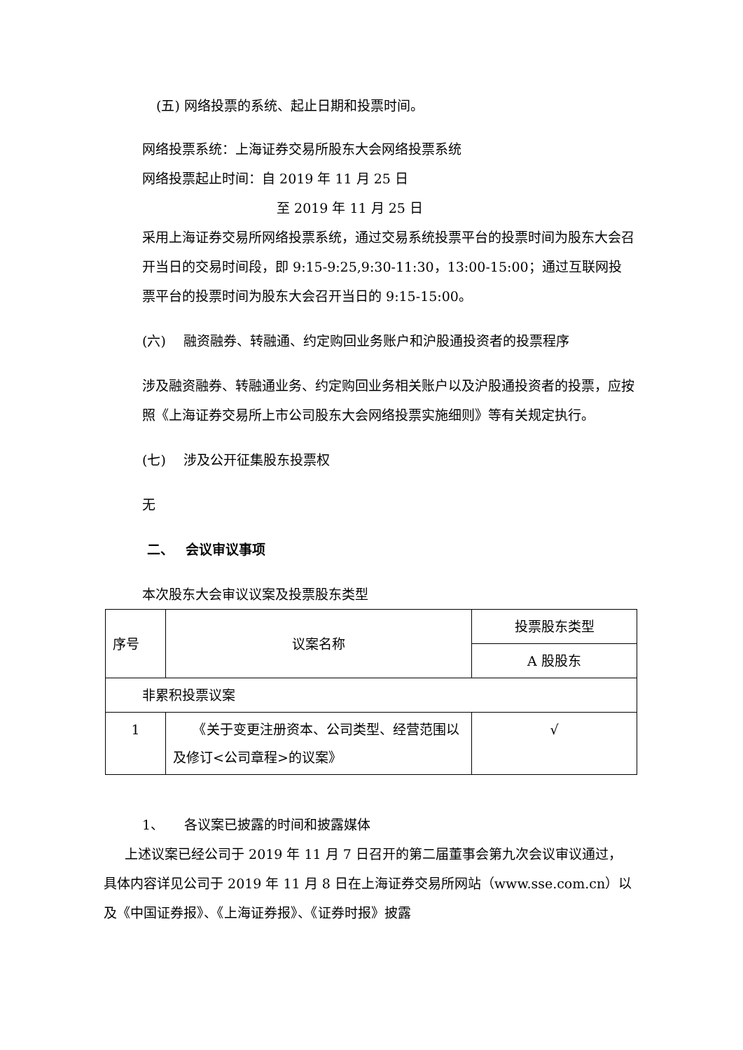(五) 网络投票的系统、起止日期和投票时间。
网络投票系统：上海证券交易所股东大会网络投票系统
网络投票起止时间：自 2019 年 11 月 25 日
至 2019 年 11 月 25 日
采用上海证券交易所网络投票系统，通过交易系统投票平台的投票时间为股东大会召开当日的交易时间段，即 9:15-9:25,9:30-11:30，13:00-15:00；通过互联网投票平台的投票时间为股东大会召开当日的 9:15-15:00。
(六)　 融资融券、转融通、约定购回业务账户和沪股通投资者的投票程序
涉及融资融券、转融通业务、约定购回业务相关账户以及沪股通投资者的投票，应按照《上海证券交易所上市公司股东大会网络投票实施细则》等有关规定执行。
(七)　 涉及公开征集股东投票权
无
二、　 会议审议事项
本次股东大会审议议案及投票股东类型
| 序号 | 议案名称 | 投票股东类型 |
| | | A 股股东 |
| 非累积投票议案 | | |
| 1 | 《关于变更注册资本、公司类型、经营范围以及修订<公司章程>的议案》 | √ |
1、　　各议案已披露的时间和披露媒体
上述议案已经公司于 2019 年 11 月 7 日召开的第二届董事会第九次会议审议通过，具体内容详见公司于 2019 年 11 月 8 日在上海证券交易所网站（www.sse.com.cn）以及《中国证券报》、《上海证券报》、《证券时报》披露